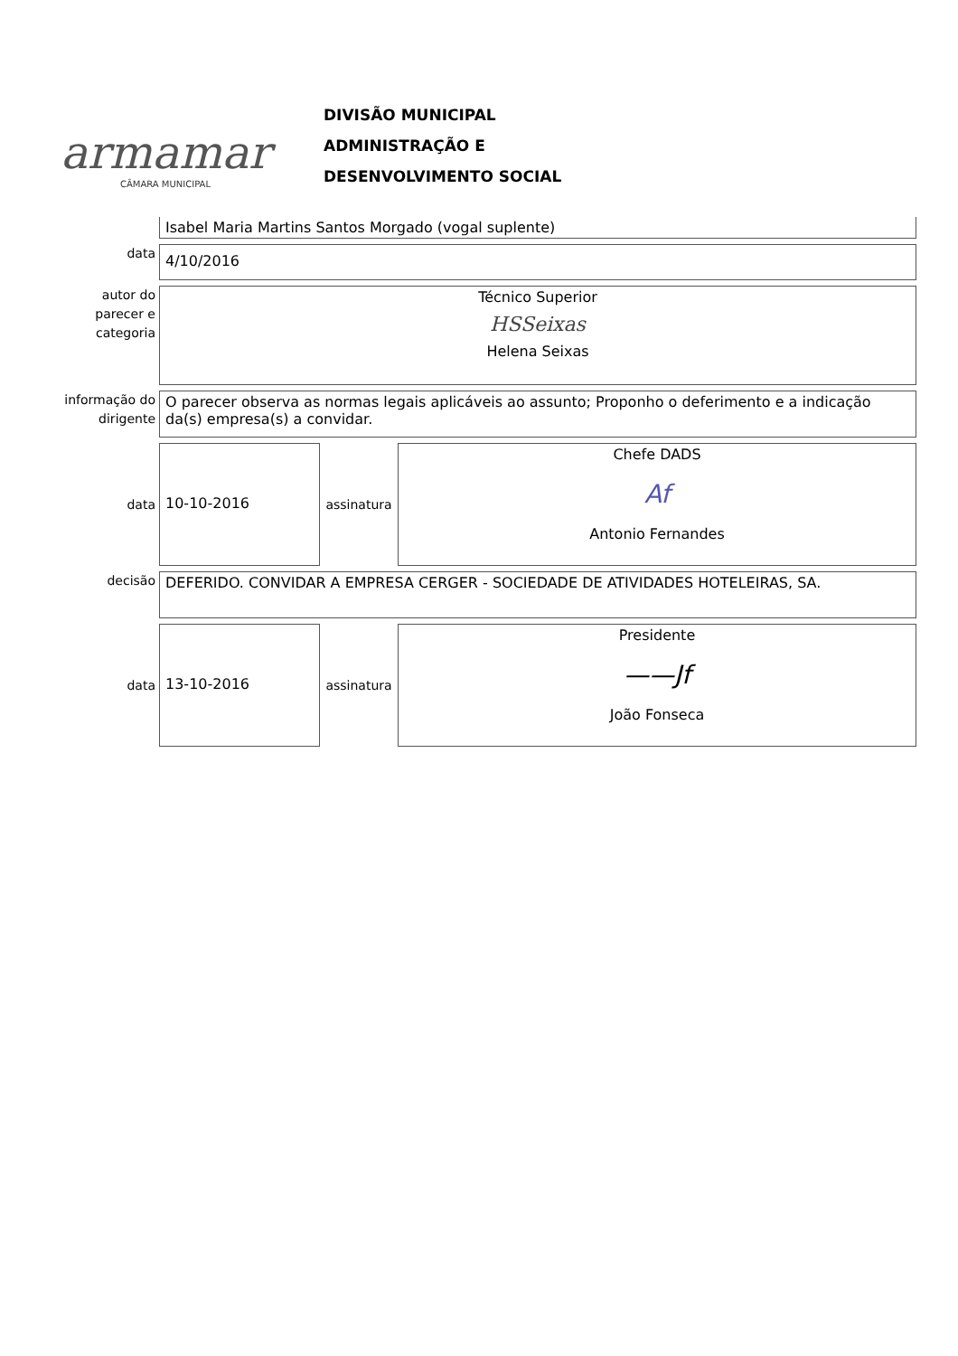armamar
CÂMARA MUNICIPAL
DIVISÃO MUNICIPAL
ADMINISTRAÇÃO E
DESENVOLVIMENTO SOCIAL
Isabel Maria Martins Santos Morgado (vogal suplente)
data
4/10/2016
autor do
parecer e
categoria
Técnico Superior
HSSeixas
Helena Seixas
informação do
dirigente
O parecer observa as normas legais aplicáveis ao assunto; Proponho o deferimento e a indicação da(s) empresa(s) a convidar.
data
10-10-2016
assinatura
Chefe DADS
Af
Antonio Fernandes
decisão
DEFERIDO. CONVIDAR A EMPRESA CERGER - SOCIEDADE DE ATIVIDADES HOTELEIRAS, SA.
data
13-10-2016
assinatura
Presidente
——Jf
João Fonseca